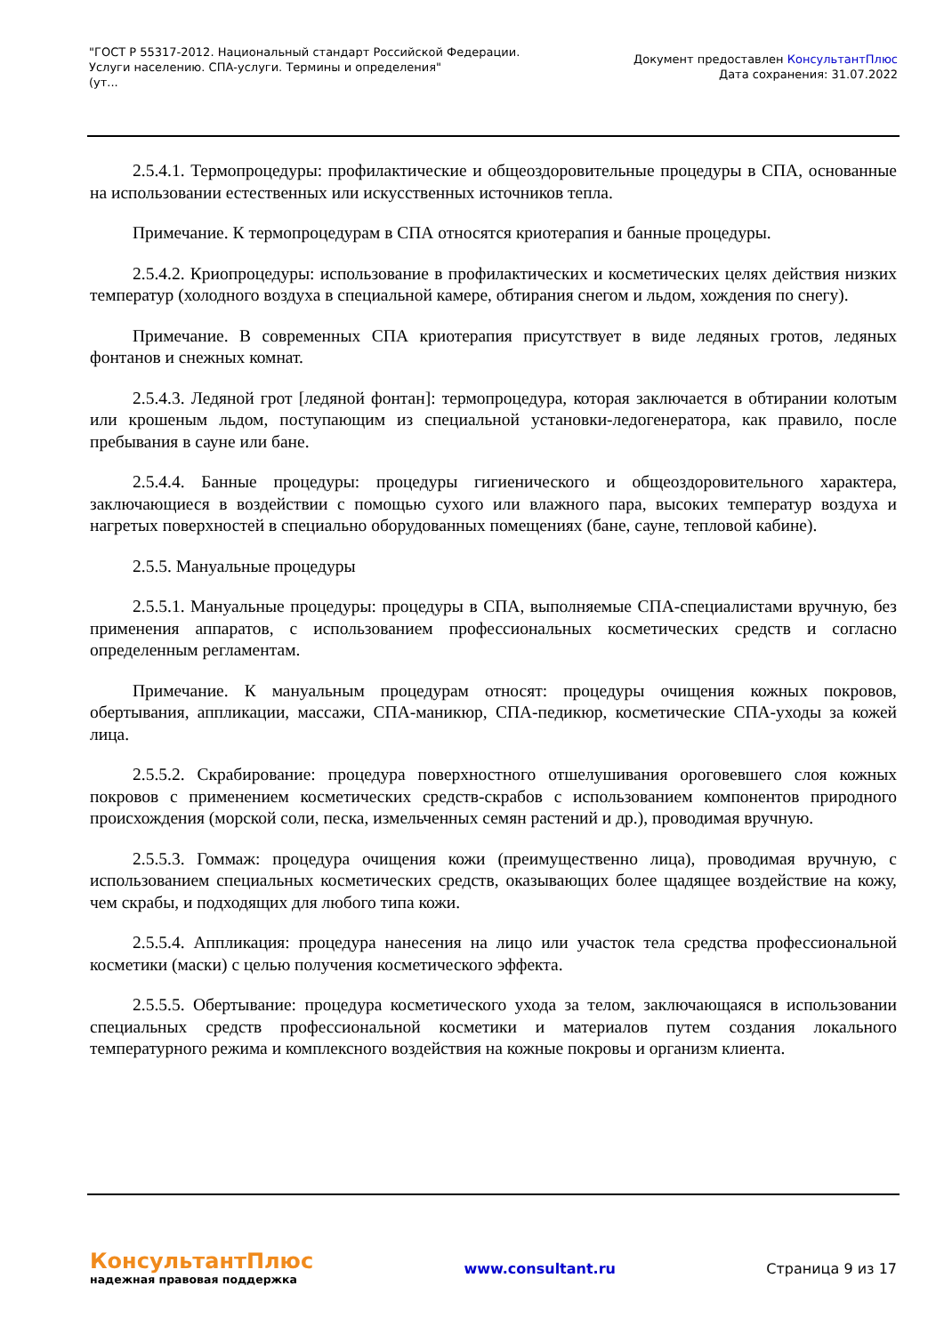"ГОСТ Р 55317-2012. Национальный стандарт Российской Федерации.
Услуги населению. СПА-услуги. Термины и определения"
(ут...
Документ предоставлен КонсультантПлюс
Дата сохранения: 31.07.2022
2.5.4.1. Термопроцедуры: профилактические и общеоздоровительные процедуры в СПА, основанные на использовании естественных или искусственных источников тепла.
Примечание. К термопроцедурам в СПА относятся криотерапия и банные процедуры.
2.5.4.2. Криопроцедуры: использование в профилактических и косметических целях действия низких температур (холодного воздуха в специальной камере, обтирания снегом и льдом, хождения по снегу).
Примечание. В современных СПА криотерапия присутствует в виде ледяных гротов, ледяных фонтанов и снежных комнат.
2.5.4.3. Ледяной грот [ледяной фонтан]: термопроцедура, которая заключается в обтирании колотым или крошеным льдом, поступающим из специальной установки-ледогенератора, как правило, после пребывания в сауне или бане.
2.5.4.4. Банные процедуры: процедуры гигиенического и общеоздоровительного характера, заключающиеся в воздействии с помощью сухого или влажного пара, высоких температур воздуха и нагретых поверхностей в специально оборудованных помещениях (бане, сауне, тепловой кабине).
2.5.5. Мануальные процедуры
2.5.5.1. Мануальные процедуры: процедуры в СПА, выполняемые СПА-специалистами вручную, без применения аппаратов, с использованием профессиональных косметических средств и согласно определенным регламентам.
Примечание. К мануальным процедурам относят: процедуры очищения кожных покровов, обертывания, аппликации, массажи, СПА-маникюр, СПА-педикюр, косметические СПА-уходы за кожей лица.
2.5.5.2. Скрабирование: процедура поверхностного отшелушивания ороговевшего слоя кожных покровов с применением косметических средств-скрабов с использованием компонентов природного происхождения (морской соли, песка, измельченных семян растений и др.), проводимая вручную.
2.5.5.3. Гоммаж: процедура очищения кожи (преимущественно лица), проводимая вручную, с использованием специальных косметических средств, оказывающих более щадящее воздействие на кожу, чем скрабы, и подходящих для любого типа кожи.
2.5.5.4. Аппликация: процедура нанесения на лицо или участок тела средства профессиональной косметики (маски) с целью получения косметического эффекта.
2.5.5.5. Обертывание: процедура косметического ухода за телом, заключающаяся в использовании специальных средств профессиональной косметики и материалов путем создания локального температурного режима и комплексного воздействия на кожные покровы и организм клиента.
КонсультантПлюс
надежная правовая поддержка
www.consultant.ru Страница 9 из 17